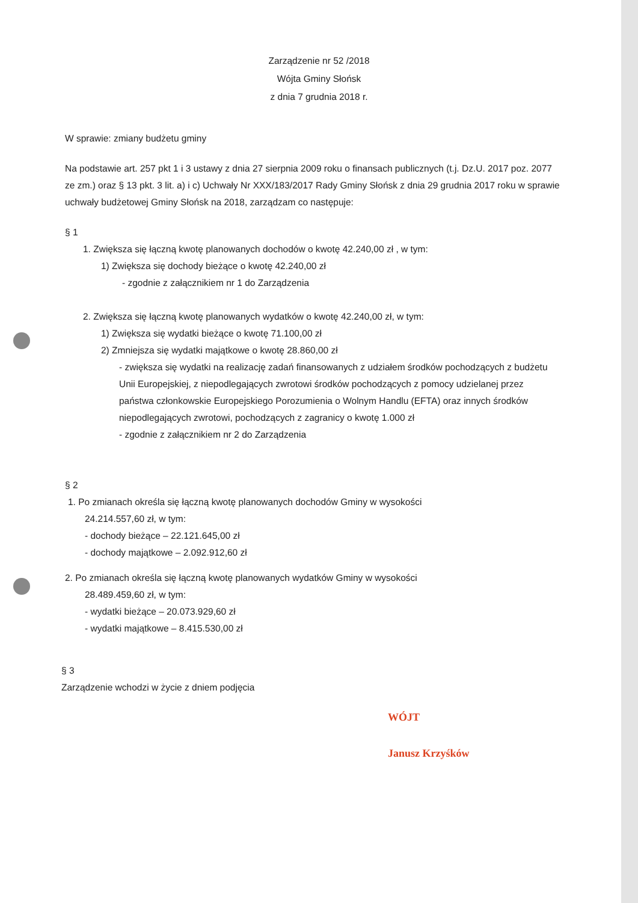Zarządzenie nr 52 /2018
Wójta Gminy Słońsk
z dnia 7 grudnia 2018 r.
W sprawie: zmiany budżetu gminy
Na podstawie art. 257 pkt 1 i 3 ustawy z dnia 27 sierpnia 2009 roku o finansach publicznych (t.j. Dz.U. 2017 poz. 2077 ze zm.) oraz § 13 pkt. 3 lit. a) i c) Uchwały Nr XXX/183/2017 Rady Gminy Słońsk z dnia 29 grudnia 2017 roku w sprawie uchwały budżetowej Gminy Słońsk na 2018, zarządzam co następuje:
§ 1
1. Zwiększa się łączną kwotę planowanych dochodów o kwotę 42.240,00 zł , w tym:
1) Zwiększa się dochody bieżące o kwotę 42.240,00 zł
- zgodnie z załącznikiem nr 1 do Zarządzenia
2. Zwiększa się łączną kwotę planowanych wydatków o kwotę 42.240,00 zł, w tym:
1) Zwiększa się wydatki bieżące o kwotę 71.100,00 zł
2) Zmniejsza się wydatki majątkowe o kwotę 28.860,00 zł
- zwiększa się wydatki na realizację zadań finansowanych z udziałem środków pochodzących z budżetu Unii Europejskiej, z niepodlegających zwrotowi środków pochodzących z pomocy udzielanej przez państwa członkowskie Europejskiego Porozumienia o Wolnym Handlu (EFTA) oraz innych środków niepodlegających zwrotowi, pochodzących z zagranicy o kwotę 1.000 zł
- zgodnie z załącznikiem nr 2 do Zarządzenia
§ 2
1. Po zmianach określa się łączną kwotę planowanych dochodów Gminy w wysokości
24.214.557,60 zł, w tym:
- dochody bieżące – 22.121.645,00 zł
- dochody majątkowe – 2.092.912,60 zł
2. Po zmianach określa się łączną kwotę planowanych wydatków Gminy w wysokości
28.489.459,60 zł, w tym:
- wydatki bieżące – 20.073.929,60 zł
- wydatki majątkowe – 8.415.530,00 zł
§ 3
Zarządzenie wchodzi w życie z dniem podjęcia
WÓJT
Janusz Krzyśków